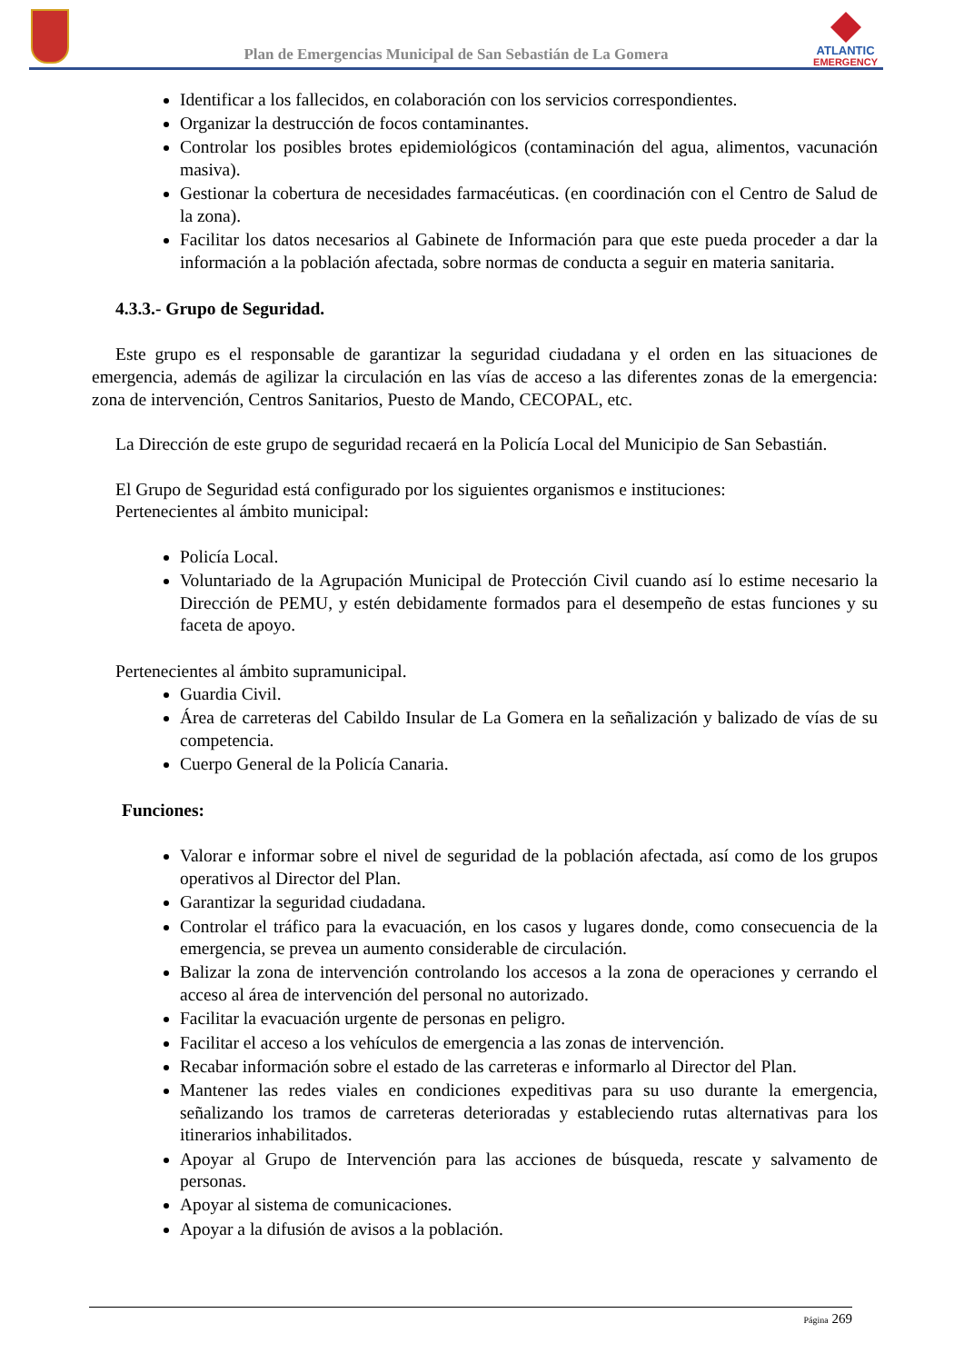Plan de Emergencias Municipal de San Sebastián de La Gomera
ATLANTIC
EMERGENCY
Identificar a los fallecidos, en colaboración con los servicios correspondientes.
Organizar la destrucción de focos contaminantes.
Controlar los posibles brotes epidemiológicos (contaminación del agua, alimentos, vacunación masiva).
Gestionar la cobertura de necesidades farmacéuticas. (en coordinación con el Centro de Salud de la zona).
Facilitar los datos necesarios al Gabinete de Información para que este pueda proceder a dar la información a la población afectada, sobre normas de conducta a seguir en materia sanitaria.
4.3.3.- Grupo de Seguridad.
Este grupo es el responsable de garantizar la seguridad ciudadana y el orden en las situaciones de emergencia, además de agilizar la circulación en las vías de acceso a las diferentes zonas de la emergencia: zona de intervención, Centros Sanitarios, Puesto de Mando, CECOPAL, etc.
La Dirección de este grupo de seguridad recaerá en la Policía Local del Municipio de San Sebastián.
El Grupo de Seguridad está configurado por los siguientes organismos e instituciones:
Pertenecientes al ámbito municipal:
Policía Local.
Voluntariado de la Agrupación Municipal de Protección Civil cuando así lo estime necesario la Dirección de PEMU, y estén debidamente formados para el desempeño de estas funciones y su faceta de apoyo.
Pertenecientes al ámbito supramunicipal.
Guardia Civil.
Área de carreteras del Cabildo Insular de La Gomera en la señalización y balizado de vías de su competencia.
Cuerpo General de la Policía Canaria.
Funciones:
Valorar e informar sobre el nivel de seguridad de la población afectada, así como de los grupos operativos al Director del Plan.
Garantizar la seguridad ciudadana.
Controlar el tráfico para la evacuación, en los casos y lugares donde, como consecuencia de la emergencia, se prevea un aumento considerable de circulación.
Balizar la zona de intervención controlando los accesos a la zona de operaciones y cerrando el acceso al área de intervención del personal no autorizado.
Facilitar la evacuación urgente de personas en peligro.
Facilitar el acceso a los vehículos de emergencia a las zonas de intervención.
Recabar información sobre el estado de las carreteras e informarlo al Director del Plan.
Mantener las redes viales en condiciones expeditivas para su uso durante la emergencia, señalizando los tramos de carreteras deterioradas y estableciendo rutas alternativas para los itinerarios inhabilitados.
Apoyar al Grupo de Intervención para las acciones de búsqueda, rescate y salvamento de personas.
Apoyar al sistema de comunicaciones.
Apoyar a la difusión de avisos a la población.
Página 269